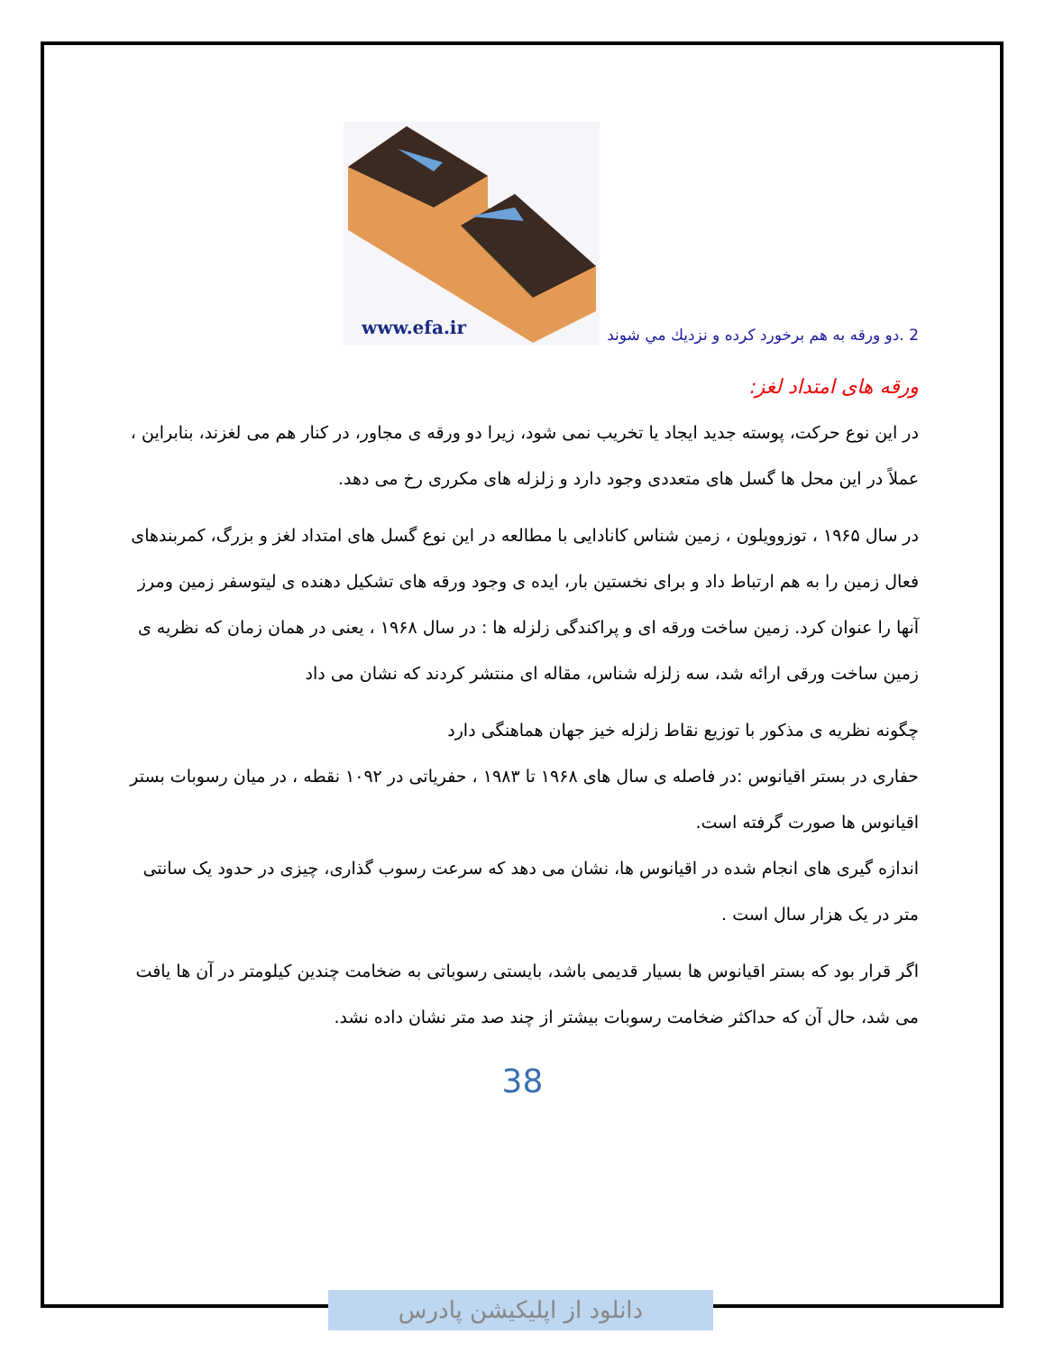2 .دو ورقه به هم برخورد كرده و نزديك مي شوند
www.efa.ir
ورقه های امتداد لغز:
در این نوع حرکت، پوسته جدید ایجاد یا تخریب نمی شود، زیرا دو ورقه ی مجاور، در کنار هم می لغزند، بنابراین ، عملاً در این محل ها گسل های متعددی وجود دارد و زلزله های مکرری رخ می دهد.
در سال ۱۹۶۵ ، توزوویلون ، زمین شناس کانادایی با مطالعه در این نوع گسل های امتداد لغز و بزرگ، کمربندهای فعال زمین را به هم ارتباط داد و برای نخستین بار، ایده ی وجود ورقه های تشکیل دهنده ی لیتوسفر زمین ومرز آنها را عنوان کرد. زمین ساخت ورقه ای و پراکندگی زلزله ها : در سال ۱۹۶۸ ، یعنی در همان زمان که نظریه ی زمین ساخت ورقی ارائه شد، سه زلزله شناس، مقاله ای منتشر کردند که نشان می داد
چگونه نظریه ی مذکور با توزیع نقاط زلزله خیز جهان هماهنگی دارد
حفاری در بستر اقیانوس :در فاصله ی سال های ۱۹۶۸ تا ۱۹۸۳ ، حفریاتی در ۱۰۹۲ نقطه ، در میان رسوبات بستر اقیانوس ها صورت گرفته است.
اندازه گیری های انجام شده در اقیانوس ها، نشان می دهد که سرعت رسوب گذاری، چیزی در حدود یک سانتی متر در یک هزار سال است .
اگر قرار بود که بستر اقیانوس ها بسیار قدیمی باشد، بایستی رسوباتی به ضخامت چندین کیلومتر در آن ها یافت می شد، حال آن که حداکثر ضخامت رسوبات بیشتر از چند صد متر نشان داده نشد.
38
دانلود از اپلیکیشن پادرس